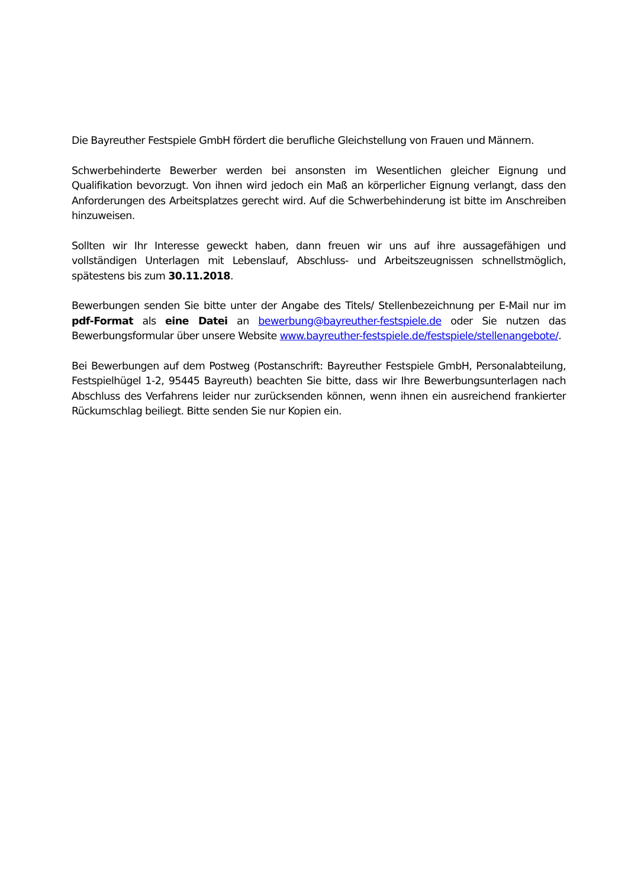Die Bayreuther Festspiele GmbH fördert die berufliche Gleichstellung von Frauen und Männern.
Schwerbehinderte Bewerber werden bei ansonsten im Wesentlichen gleicher Eignung und Qualifikation bevorzugt. Von ihnen wird jedoch ein Maß an körperlicher Eignung verlangt, dass den Anforderungen des Arbeitsplatzes gerecht wird. Auf die Schwerbehinderung ist bitte im Anschreiben hinzuweisen.
Sollten wir Ihr Interesse geweckt haben, dann freuen wir uns auf ihre aussagefähigen und vollständigen Unterlagen mit Lebenslauf, Abschluss- und Arbeitszeugnissen schnellstmöglich, spätestens bis zum 30.11.2018.
Bewerbungen senden Sie bitte unter der Angabe des Titels/ Stellenbezeichnung per E-Mail nur im pdf-Format als eine Datei an bewerbung@bayreuther-festspiele.de oder Sie nutzen das Bewerbungsformular über unsere Website www.bayreuther-festspiele.de/festspiele/stellenangebote/.
Bei Bewerbungen auf dem Postweg (Postanschrift: Bayreuther Festspiele GmbH, Personalabteilung, Festspielhügel 1-2, 95445 Bayreuth) beachten Sie bitte, dass wir Ihre Bewerbungsunterlagen nach Abschluss des Verfahrens leider nur zurücksenden können, wenn ihnen ein ausreichend frankierter Rückumschlag beiliegt. Bitte senden Sie nur Kopien ein.